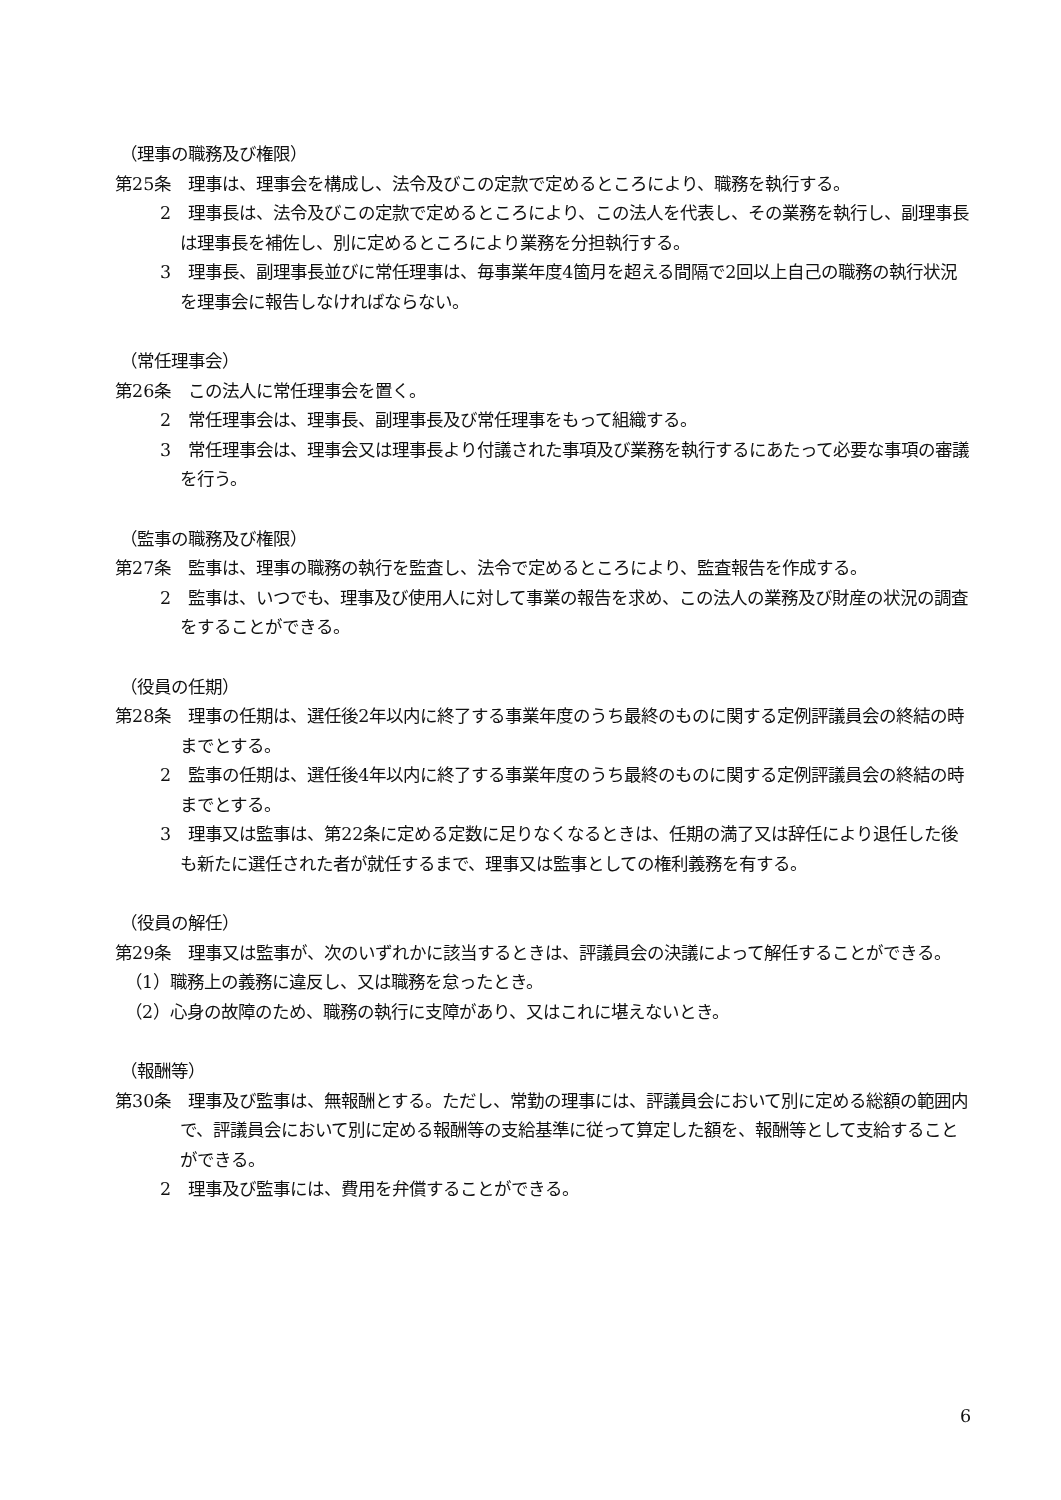（理事の職務及び権限）
第25条　理事は、理事会を構成し、法令及びこの定款で定めるところにより、職務を執行する。
2　理事長は、法令及びこの定款で定めるところにより、この法人を代表し、その業務を執行し、副理事長は理事長を補佐し、別に定めるところにより業務を分担執行する。
3　理事長、副理事長並びに常任理事は、毎事業年度4箇月を超える間隔で2回以上自己の職務の執行状況を理事会に報告しなければならない。
（常任理事会）
第26条　この法人に常任理事会を置く。
2　常任理事会は、理事長、副理事長及び常任理事をもって組織する。
3　常任理事会は、理事会又は理事長より付議された事項及び業務を執行するにあたって必要な事項の審議を行う。
（監事の職務及び権限）
第27条　監事は、理事の職務の執行を監査し、法令で定めるところにより、監査報告を作成する。
2　監事は、いつでも、理事及び使用人に対して事業の報告を求め、この法人の業務及び財産の状況の調査をすることができる。
（役員の任期）
第28条　理事の任期は、選任後2年以内に終了する事業年度のうち最終のものに関する定例評議員会の終結の時までとする。
2　監事の任期は、選任後4年以内に終了する事業年度のうち最終のものに関する定例評議員会の終結の時までとする。
3　理事又は監事は、第22条に定める定数に足りなくなるときは、任期の満了又は辞任により退任した後も新たに選任された者が就任するまで、理事又は監事としての権利義務を有する。
（役員の解任）
第29条　理事又は監事が、次のいずれかに該当するときは、評議員会の決議によって解任することができる。
（1）職務上の義務に違反し、又は職務を怠ったとき。
（2）心身の故障のため、職務の執行に支障があり、又はこれに堪えないとき。
（報酬等）
第30条　理事及び監事は、無報酬とする。ただし、常勤の理事には、評議員会において別に定める総額の範囲内で、評議員会において別に定める報酬等の支給基準に従って算定した額を、報酬等として支給することができる。
2　理事及び監事には、費用を弁償することができる。
6